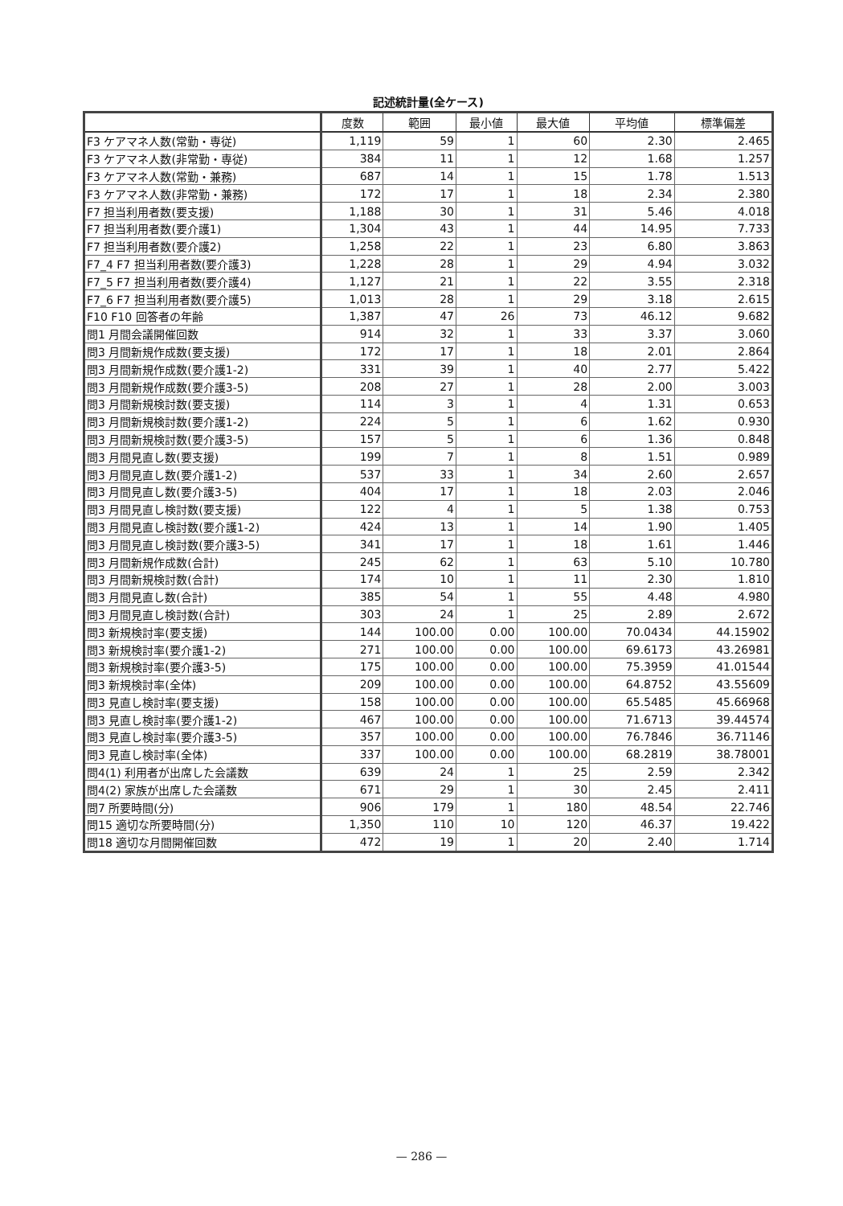記述統計量(全ケース)
| | 度数 | 範囲 | 最小値 | 最大値 | 平均値 | 標準偏差 |
| --- | --- | --- | --- | --- | --- | --- |
| F3 ケアマネ人数(常勤・専従) | 1,119 | 59 | 1 | 60 | 2.30 | 2.465 |
| F3 ケアマネ人数(非常勤・専従) | 384 | 11 | 1 | 12 | 1.68 | 1.257 |
| F3 ケアマネ人数(常勤・兼務) | 687 | 14 | 1 | 15 | 1.78 | 1.513 |
| F3 ケアマネ人数(非常勤・兼務) | 172 | 17 | 1 | 18 | 2.34 | 2.380 |
| F7 担当利用者数(要支援) | 1,188 | 30 | 1 | 31 | 5.46 | 4.018 |
| F7 担当利用者数(要介護1) | 1,304 | 43 | 1 | 44 | 14.95 | 7.733 |
| F7 担当利用者数(要介護2) | 1,258 | 22 | 1 | 23 | 6.80 | 3.863 |
| F7_4 F7 担当利用者数(要介護3) | 1,228 | 28 | 1 | 29 | 4.94 | 3.032 |
| F7_5 F7 担当利用者数(要介護4) | 1,127 | 21 | 1 | 22 | 3.55 | 2.318 |
| F7_6 F7 担当利用者数(要介護5) | 1,013 | 28 | 1 | 29 | 3.18 | 2.615 |
| F10 F10 回答者の年齢 | 1,387 | 47 | 26 | 73 | 46.12 | 9.682 |
| 問1 月間会議開催回数 | 914 | 32 | 1 | 33 | 3.37 | 3.060 |
| 問3 月間新規作成数(要支援) | 172 | 17 | 1 | 18 | 2.01 | 2.864 |
| 問3 月間新規作成数(要介護1-2) | 331 | 39 | 1 | 40 | 2.77 | 5.422 |
| 問3 月間新規作成数(要介護3-5) | 208 | 27 | 1 | 28 | 2.00 | 3.003 |
| 問3 月間新規検討数(要支援) | 114 | 3 | 1 | 4 | 1.31 | 0.653 |
| 問3 月間新規検討数(要介護1-2) | 224 | 5 | 1 | 6 | 1.62 | 0.930 |
| 問3 月間新規検討数(要介護3-5) | 157 | 5 | 1 | 6 | 1.36 | 0.848 |
| 問3 月間見直し数(要支援) | 199 | 7 | 1 | 8 | 1.51 | 0.989 |
| 問3 月間見直し数(要介護1-2) | 537 | 33 | 1 | 34 | 2.60 | 2.657 |
| 問3 月間見直し数(要介護3-5) | 404 | 17 | 1 | 18 | 2.03 | 2.046 |
| 問3 月間見直し検討数(要支援) | 122 | 4 | 1 | 5 | 1.38 | 0.753 |
| 問3 月間見直し検討数(要介護1-2) | 424 | 13 | 1 | 14 | 1.90 | 1.405 |
| 問3 月間見直し検討数(要介護3-5) | 341 | 17 | 1 | 18 | 1.61 | 1.446 |
| 問3 月間新規作成数(合計) | 245 | 62 | 1 | 63 | 5.10 | 10.780 |
| 問3 月間新規検討数(合計) | 174 | 10 | 1 | 11 | 2.30 | 1.810 |
| 問3 月間見直し数(合計) | 385 | 54 | 1 | 55 | 4.48 | 4.980 |
| 問3 月間見直し検討数(合計) | 303 | 24 | 1 | 25 | 2.89 | 2.672 |
| 問3 新規検討率(要支援) | 144 | 100.00 | 0.00 | 100.00 | 70.0434 | 44.15902 |
| 問3 新規検討率(要介護1-2) | 271 | 100.00 | 0.00 | 100.00 | 69.6173 | 43.26981 |
| 問3 新規検討率(要介護3-5) | 175 | 100.00 | 0.00 | 100.00 | 75.3959 | 41.01544 |
| 問3 新規検討率(全体) | 209 | 100.00 | 0.00 | 100.00 | 64.8752 | 43.55609 |
| 問3 見直し検討率(要支援) | 158 | 100.00 | 0.00 | 100.00 | 65.5485 | 45.66968 |
| 問3 見直し検討率(要介護1-2) | 467 | 100.00 | 0.00 | 100.00 | 71.6713 | 39.44574 |
| 問3 見直し検討率(要介護3-5) | 357 | 100.00 | 0.00 | 100.00 | 76.7846 | 36.71146 |
| 問3 見直し検討率(全体) | 337 | 100.00 | 0.00 | 100.00 | 68.2819 | 38.78001 |
| 問4(1) 利用者が出席した会議数 | 639 | 24 | 1 | 25 | 2.59 | 2.342 |
| 問4(2) 家族が出席した会議数 | 671 | 29 | 1 | 30 | 2.45 | 2.411 |
| 問7 所要時間(分) | 906 | 179 | 1 | 180 | 48.54 | 22.746 |
| 問15 適切な所要時間(分) | 1,350 | 110 | 10 | 120 | 46.37 | 19.422 |
| 問18 適切な月間開催回数 | 472 | 19 | 1 | 20 | 2.40 | 1.714 |
— 286 —